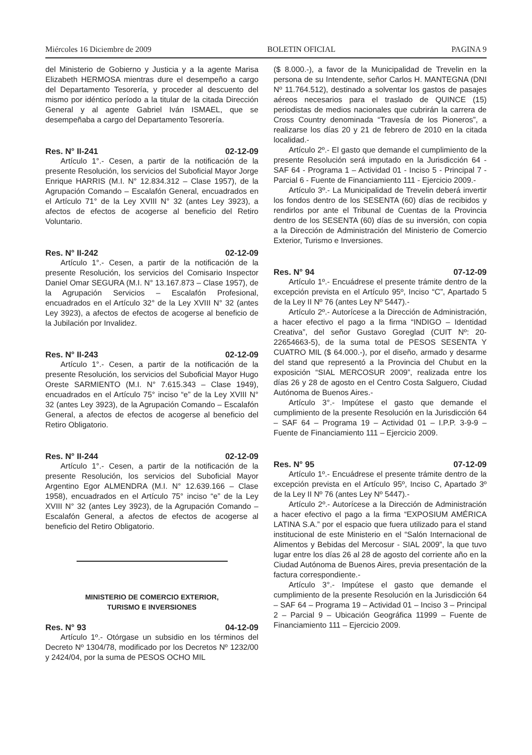Miércoles 16 Diciembre de 2009 BOLETIN OFICIAL PAGINA 9
del Ministerio de Gobierno y Justicia y a la agente Marisa Elizabeth HERMOSA mientras dure el desempeño a cargo del Departamento Tesorería, y proceder al descuento del mismo por idéntico período a la titular de la citada Dirección General y al agente Gabriel Iván ISMAEL, que se desempeñaba a cargo del Departamento Tesorería.
Res. N° II-241 02-12-09
Artículo 1°.- Cesen, a partir de la notificación de la presente Resolución, los servicios del Suboficial Mayor Jorge Enrique HARRIS (M.I. N° 12.834.312 – Clase 1957), de la Agrupación Comando – Escalafón General, encuadrados en el Artículo 71° de la Ley XVIII N° 32 (antes Ley 3923), a afectos de efectos de acogerse al beneficio del Retiro Voluntario.
Res. N° II-242 02-12-09
Artículo 1°.- Cesen, a partir de la notificación de la presente Resolución, los servicios del Comisario Inspector Daniel Omar SEGURA (M.I. N° 13.167.873 – Clase 1957), de la Agrupación Servicios – Escalafón Profesional, encuadrados en el Artículo 32° de la Ley XVIII N° 32 (antes Ley 3923), a afectos de efectos de acogerse al beneficio de la Jubilación por Invalidez.
Res. N° II-243 02-12-09
Artículo 1°.- Cesen, a partir de la notificación de la presente Resolución, los servicios del Suboficial Mayor Hugo Oreste SARMIENTO (M.I. N° 7.615.343 – Clase 1949), encuadrados en el Artículo 75° inciso “e” de la Ley XVIII N° 32 (antes Ley 3923), de la Agrupación Comando – Escalafón General, a afectos de efectos de acogerse al beneficio del Retiro Obligatorio.
Res. N° II-244 02-12-09
Artículo 1°.- Cesen, a partir de la notificación de la presente Resolución, los servicios del Suboficial Mayor Argentino Egor ALMENDRA (M.I. N° 12.639.166 – Clase 1958), encuadrados en el Artículo 75° inciso “e” de la Ley XVIII N° 32 (antes Ley 3923), de la Agrupación Comando – Escalafón General, a afectos de efectos de acogerse al beneficio del Retiro Obligatorio.
MINISTERIO DE COMERCIO EXTERIOR,
TURISMO E INVERSIONES
Res. N° 93 04-12-09
Artículo 1º.- Otórgase un subsidio en los términos del Decreto Nº 1304/78, modificado por los Decretos Nº 1232/00 y 2424/04, por la suma de PESOS OCHO MIL
($ 8.000.-), a favor de la Municipalidad de Trevelin en la persona de su Intendente, señor Carlos H. MANTEGNA (DNI Nº 11.764.512), destinado a solventar los gastos de pasajes aéreos necesarios para el traslado de QUINCE (15) periodistas de medios nacionales que cubrirán la carrera de Cross Country denominada “Travesía de los Pioneros”, a realizarse los días 20 y 21 de febrero de 2010 en la citada localidad.-
Artículo 2º.- El gasto que demande el cumplimiento de la presente Resolución será imputado en la Jurisdicción 64 - SAF 64 - Programa 1 – Actividad 01 - Inciso 5 - Principal 7 - Parcial 6 - Fuente de Financiamiento 111 - Ejercicio 2009.-
Artículo 3º.- La Municipalidad de Trevelin deberá invertir los fondos dentro de los SESENTA (60) días de recibidos y rendirlos por ante el Tribunal de Cuentas de la Provincia dentro de los SESENTA (60) días de su inversión, con copia a la Dirección de Administración del Ministerio de Comercio Exterior, Turismo e Inversiones.
Res. N° 94 07-12-09
Artículo 1º.- Encuádrese el presente trámite dentro de la excepción prevista en el Artículo 95º, Inciso “C”, Apartado 5 de la Ley II Nº 76 (antes Ley Nº 5447).-
Artículo 2º.- Autorícese a la Dirección de Administración, a hacer efectivo el pago a la firma “INDIGO – Identidad Creativa”, del señor Gustavo Goreglad (CUIT Nº: 20-22654663-5), de la suma total de PESOS SESENTA Y CUATRO MIL ($ 64.000.-), por el diseño, armado y desarme del stand que representó a la Provincia del Chubut en la exposición “SIAL MERCOSUR 2009”, realizada entre los días 26 y 28 de agosto en el Centro Costa Salguero, Ciudad Autónoma de Buenos Aires.-
Artículo 3°.- Impútese el gasto que demande el cumplimiento de la presente Resolución en la Jurisdicción 64 – SAF 64 – Programa 19 – Actividad 01 – I.P.P. 3-9-9 – Fuente de Financiamiento 111 – Ejercicio 2009.
Res. N° 95 07-12-09
Artículo 1º.- Encuádrese el presente trámite dentro de la excepción prevista en el Artículo 95º, Inciso C, Apartado 3º de la Ley II Nº 76 (antes Ley Nº 5447).-
Artículo 2º.- Autorícese a la Dirección de Administración a hacer efectivo el pago a la firma “EXPOSIUM AMÉRICA LATINA S.A.” por el espacio que fuera utilizado para el stand institucional de este Ministerio en el “Salón Internacional de Alimentos y Bebidas del Mercosur - SIAL 2009”, la que tuvo lugar entre los días 26 al 28 de agosto del corriente año en la Ciudad Autónoma de Buenos Aires, previa presentación de la factura correspondiente.-
Artículo 3°.- Impútese el gasto que demande el cumplimiento de la presente Resolución en la Jurisdicción 64 – SAF 64 – Programa 19 – Actividad 01 – Inciso 3 – Principal 2 – Parcial 9 – Ubicación Geográfica 11999 – Fuente de Financiamiento 111 – Ejercicio 2009.